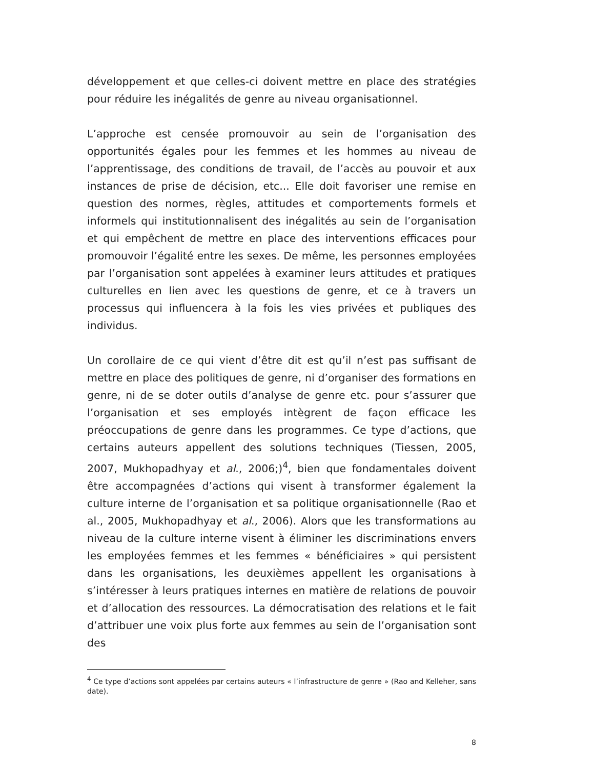développement et que celles-ci doivent mettre en place des stratégies pour réduire les inégalités de genre au niveau organisationnel.
L’approche est censée promouvoir au sein de l’organisation des opportunités égales pour les femmes et les hommes au niveau de l’apprentissage, des conditions de travail, de l’accès au pouvoir et aux instances de prise de décision, etc... Elle doit favoriser une remise en question des normes, règles, attitudes et comportements formels et informels qui institutionnalisent des inégalités au sein de l’organisation et qui empêchent de mettre en place des interventions efficaces pour promouvoir l’égalité entre les sexes. De même, les personnes employées par l’organisation sont appelées à examiner leurs attitudes et pratiques culturelles en lien avec les questions de genre, et ce à travers un processus qui influencera à la fois les vies privées et publiques des individus.
Un corollaire de ce qui vient d’être dit est qu’il n’est pas suffisant de mettre en place des politiques de genre, ni d’organiser des formations en genre, ni de se doter outils d’analyse de genre etc. pour s’assurer que l’organisation et ses employés intègrent de façon efficace les préoccupations de genre dans les programmes. Ce type d’actions, que certains auteurs appellent des solutions techniques (Tiessen, 2005, 2007, Mukhopadhyay et al., 2006;)<sup>4</sup>, bien que fondamentales doivent être accompagnées d’actions qui visent à transformer également la culture interne de l’organisation et sa politique organisationnelle (Rao et al., 2005, Mukhopadhyay et al., 2006). Alors que les transformations au niveau de la culture interne visent à éliminer les discriminations envers les employées femmes et les femmes « bénéficiaires » qui persistent dans les organisations, les deuxièmes appellent les organisations à s’intéresser à leurs pratiques internes en matière de relations de pouvoir et d’allocation des ressources. La démocratisation des relations et le fait d’attribuer une voix plus forte aux femmes au sein de l’organisation sont des
<sup>4</sup> Ce type d’actions sont appelées par certains auteurs « l’infrastructure de genre » (Rao and Kelleher, sans date).
8